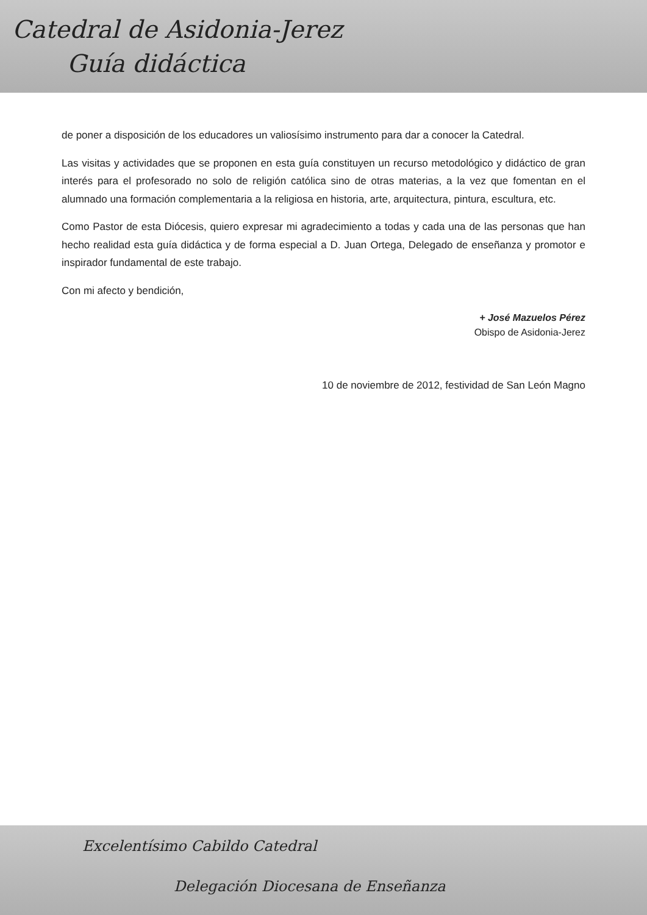Catedral de Asidonia-Jerez
Guía didáctica
de poner a disposición de los educadores un valiosísimo instrumento para dar a conocer la Catedral.
Las visitas y actividades que se proponen en esta guía constituyen un recurso metodológico y didáctico de gran interés para el profesorado no solo de religión católica sino de otras materias, a la vez que fomentan en el alumnado una formación complementaria a la religiosa en historia, arte, arquitectura, pintura, escultura, etc.
Como Pastor de esta Diócesis, quiero expresar mi agradecimiento a todas y cada una de las personas que han hecho realidad esta guía didáctica y de forma especial a D. Juan Ortega, Delegado de enseñanza y promotor e inspirador fundamental de este trabajo.
Con mi afecto y bendición,
+ José Mazuelos Pérez
Obispo de Asidonia-Jerez
10 de noviembre de 2012, festividad de San León Magno
Excelentísimo Cabildo Catedral
Delegación Diocesana de Enseñanza